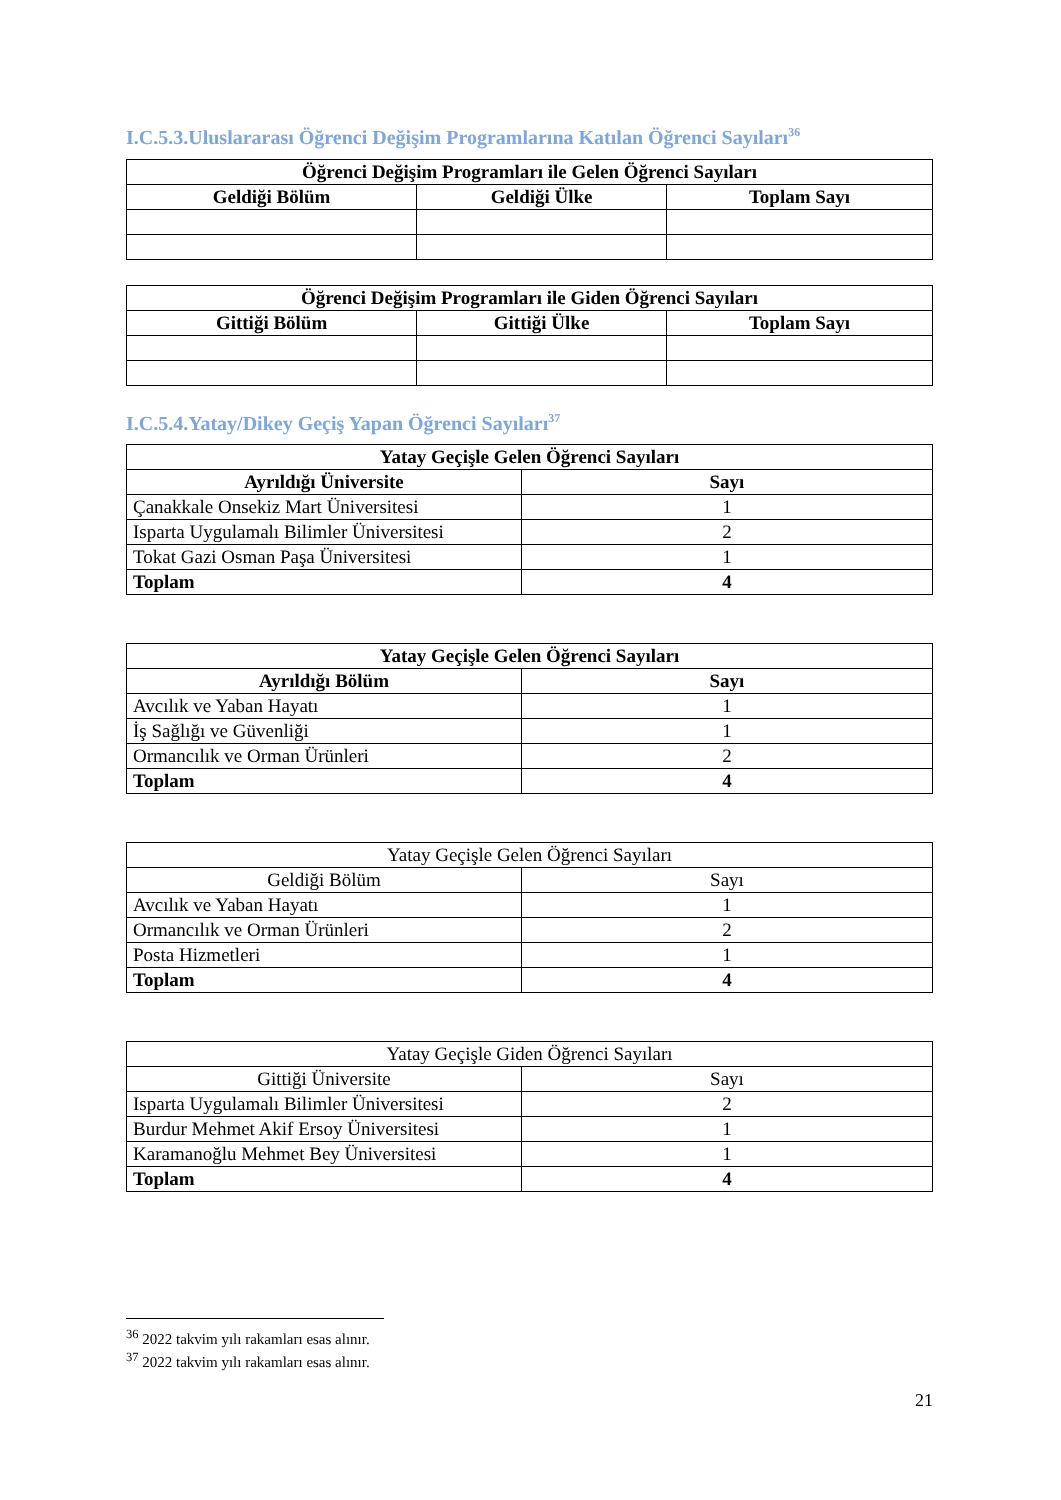I.C.5.3.Uluslararası Öğrenci Değişim Programlarına Katılan Öğrenci Sayıları<sup>36</sup>
| Öğrenci Değişim Programları ile Gelen Öğrenci Sayıları | | |
| --- | --- | --- |
| Geldiği Bölüm | Geldiği Ülke | Toplam Sayı |
| Öğrenci Değişim Programları ile Giden Öğrenci Sayıları | | |
| --- | --- | --- |
| Gittiği Bölüm | Gittiği Ülke | Toplam Sayı |
I.C.5.4.Yatay/Dikey Geçiş Yapan Öğrenci Sayıları<sup>37</sup>
| Yatay Geçişle Gelen Öğrenci Sayıları | |
| --- | --- |
| Ayrıldığı Üniversite | Sayı |
| Çanakkale Onsekiz Mart Üniversitesi | 1 |
| Isparta Uygulamalı Bilimler Üniversitesi | 2 |
| Tokat Gazi Osman Paşa Üniversitesi | 1 |
| Toplam | 4 |
| Yatay Geçişle Gelen Öğrenci Sayıları | |
| --- | --- |
| Ayrıldığı Bölüm | Sayı |
| Avcılık ve Yaban Hayatı | 1 |
| İş Sağlığı ve Güvenliği | 1 |
| Ormancılık ve Orman Ürünleri | 2 |
| Toplam | 4 |
| Yatay Geçişle Gelen Öğrenci Sayıları | |
| --- | --- |
| Geldiği Bölüm | Sayı |
| Avcılık ve Yaban Hayatı | 1 |
| Ormancılık ve Orman Ürünleri | 2 |
| Posta Hizmetleri | 1 |
| Toplam | 4 |
| Yatay Geçişle Giden Öğrenci Sayıları | |
| --- | --- |
| Gittiği Üniversite | Sayı |
| Isparta Uygulamalı Bilimler Üniversitesi | 2 |
| Burdur Mehmet Akif Ersoy Üniversitesi | 1 |
| Karamanoğlu Mehmet Bey Üniversitesi | 1 |
| Toplam | 4 |
<sup>36</sup> 2022 takvim yılı rakamları esas alınır.
<sup>37</sup> 2022 takvim yılı rakamları esas alınır.
21